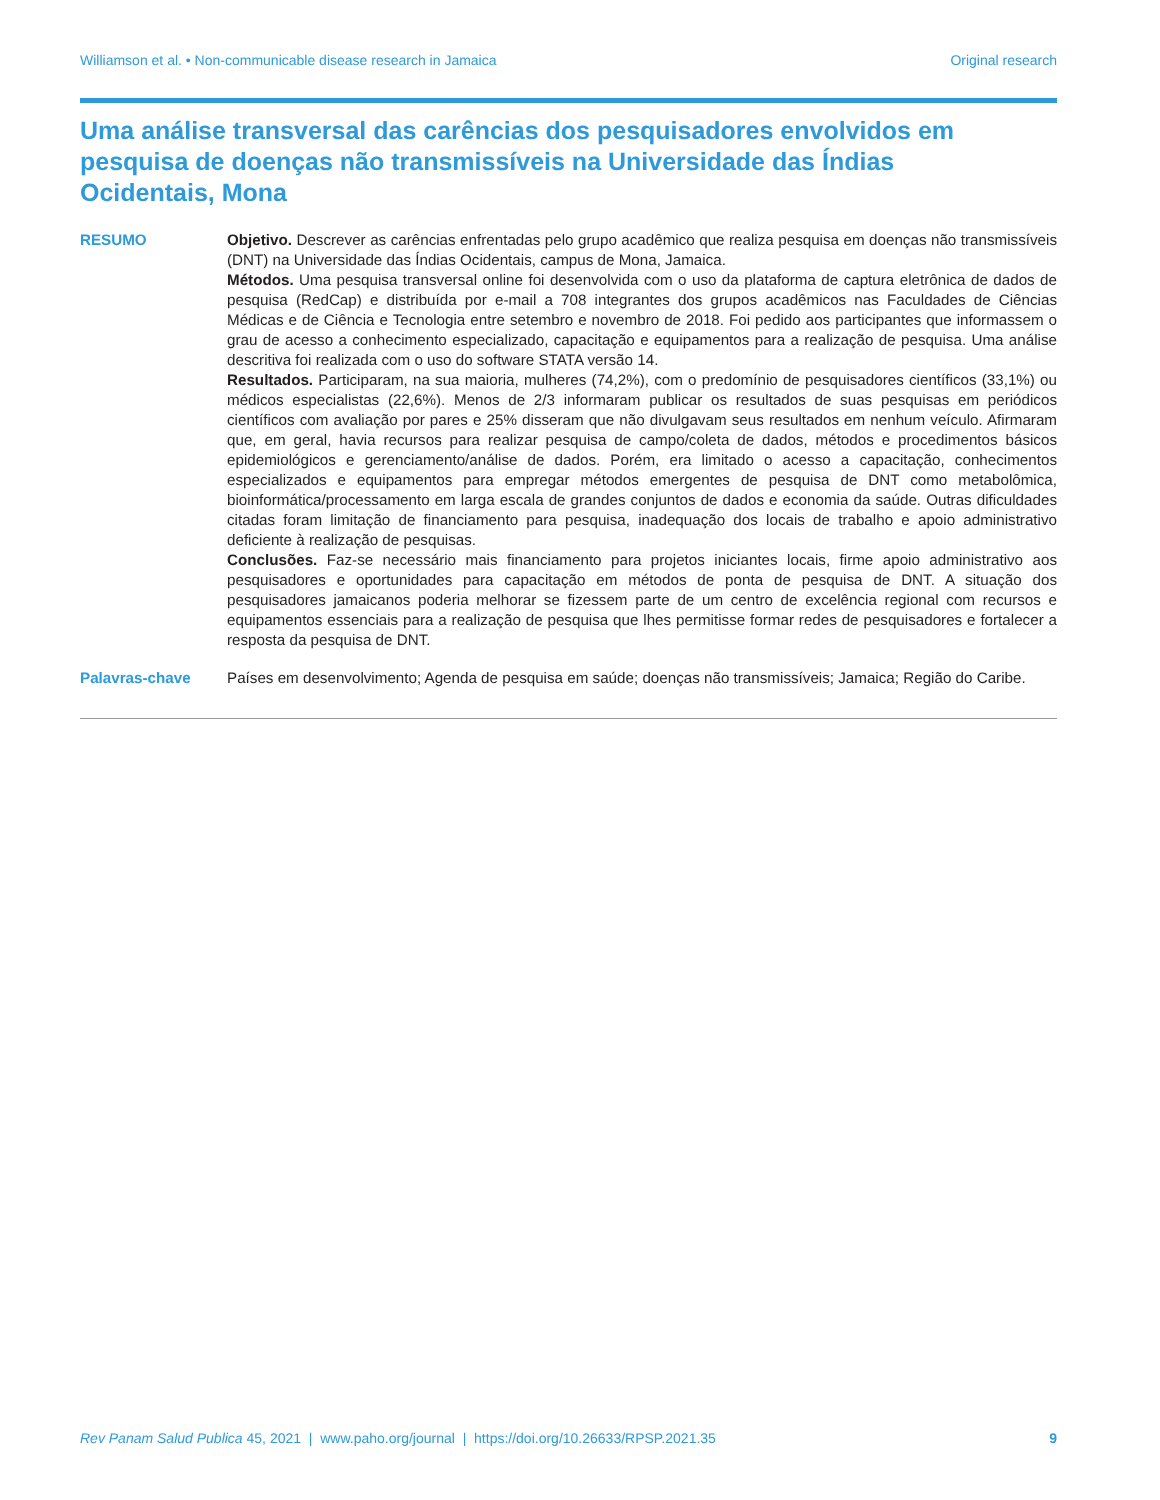Williamson et al. • Non-communicable disease research in Jamaica Original research
Uma análise transversal das carências dos pesquisadores envolvidos em pesquisa de doenças não transmissíveis na Universidade das Índias Ocidentais, Mona
RESUMO Objetivo. Descrever as carências enfrentadas pelo grupo acadêmico que realiza pesquisa em doenças não transmissíveis (DNT) na Universidade das Índias Ocidentais, campus de Mona, Jamaica.
Métodos. Uma pesquisa transversal online foi desenvolvida com o uso da plataforma de captura eletrônica de dados de pesquisa (RedCap) e distribuída por e-mail a 708 integrantes dos grupos acadêmicos nas Faculdades de Ciências Médicas e de Ciência e Tecnologia entre setembro e novembro de 2018. Foi pedido aos participantes que informassem o grau de acesso a conhecimento especializado, capacitação e equipamentos para a realização de pesquisa. Uma análise descritiva foi realizada com o uso do software STATA versão 14.
Resultados. Participaram, na sua maioria, mulheres (74,2%), com o predomínio de pesquisadores científicos (33,1%) ou médicos especialistas (22,6%). Menos de 2/3 informaram publicar os resultados de suas pesquisas em periódicos científicos com avaliação por pares e 25% disseram que não divulgavam seus resultados em nenhum veículo. Afirmaram que, em geral, havia recursos para realizar pesquisa de campo/coleta de dados, métodos e procedimentos básicos epidemiológicos e gerenciamento/análise de dados. Porém, era limitado o acesso a capacitação, conhecimentos especializados e equipamentos para empregar métodos emergentes de pesquisa de DNT como metabolômica, bioinformática/processamento em larga escala de grandes conjuntos de dados e economia da saúde. Outras dificuldades citadas foram limitação de financiamento para pesquisa, inadequação dos locais de trabalho e apoio administrativo deficiente à realização de pesquisas.
Conclusões. Faz-se necessário mais financiamento para projetos iniciantes locais, firme apoio administrativo aos pesquisadores e oportunidades para capacitação em métodos de ponta de pesquisa de DNT. A situação dos pesquisadores jamaicanos poderia melhorar se fizessem parte de um centro de excelência regional com recursos e equipamentos essenciais para a realização de pesquisa que lhes permitisse formar redes de pesquisadores e fortalecer a resposta da pesquisa de DNT.
Palavras-chave Países em desenvolvimento; Agenda de pesquisa em saúde; doenças não transmissíveis; Jamaica; Região do Caribe.
Rev Panam Salud Publica 45, 2021 | www.paho.org/journal | https://doi.org/10.26633/RPSP.2021.35 9